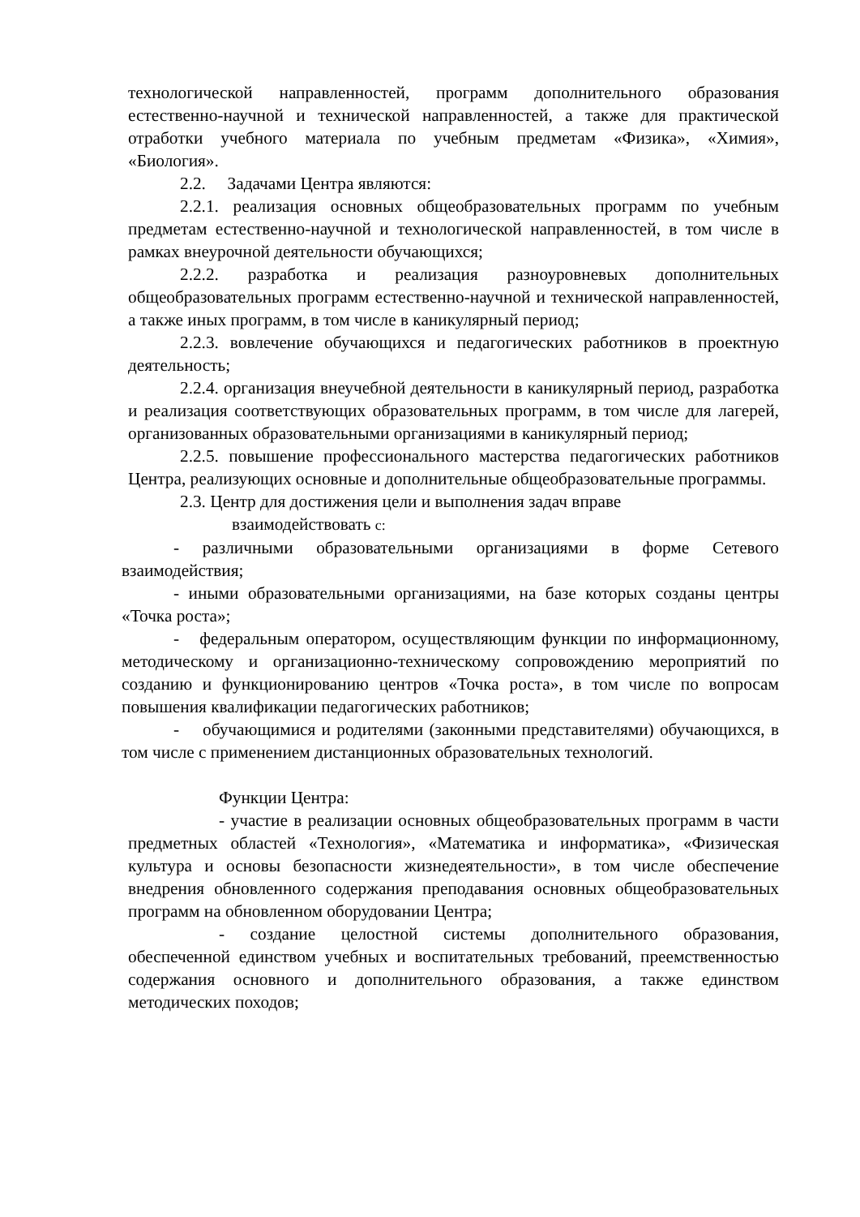технологической направленностей, программ дополнительного образования естественно-научной и технической направленностей, а также для практической отработки учебного материала по учебным предметам «Физика», «Химия», «Биология».
2.2. Задачами Центра являются:
2.2.1. реализация основных общеобразовательных программ по учебным предметам естественно-научной и технологической направленностей, в том числе в рамках внеурочной деятельности обучающихся;
2.2.2. разработка и реализация разноуровневых дополнительных общеобразовательных программ естественно-научной и технической направленностей, а также иных программ, в том числе в каникулярный период;
2.2.3. вовлечение обучающихся и педагогических работников в проектную деятельность;
2.2.4. организация внеучебной деятельности в каникулярный период, разработка и реализация соответствующих образовательных программ, в том числе для лагерей, организованных образовательными организациями в каникулярный период;
2.2.5. повышение профессионального мастерства педагогических работников Центра, реализующих основные и дополнительные общеобразовательные программы.
2.3. Центр для достижения цели и выполнения задач вправе
взаимодействовать с:
- различными образовательными организациями в форме Сетевого взаимодействия;
- иными образовательными организациями, на базе которых созданы центры «Точка роста»;
- федеральным оператором, осуществляющим функции по информационному, методическому и организационно-техническому сопровождению мероприятий по созданию и функционированию центров «Точка роста», в том числе по вопросам повышения квалификации педагогических работников;
- обучающимися и родителями (законными представителями) обучающихся, в том числе с применением дистанционных образовательных технологий.
Функции Центра:
- участие в реализации основных общеобразовательных программ в части предметных областей «Технология», «Математика и информатика», «Физическая культура и основы безопасности жизнедеятельности», в том числе обеспечение внедрения обновленного содержания преподавания основных общеобразовательных программ на обновленном оборудовании Центра;
- создание целостной системы дополнительного образования, обеспеченной единством учебных и воспитательных требований, преемственностью содержания основного и дополнительного образования, а также единством методических походов;